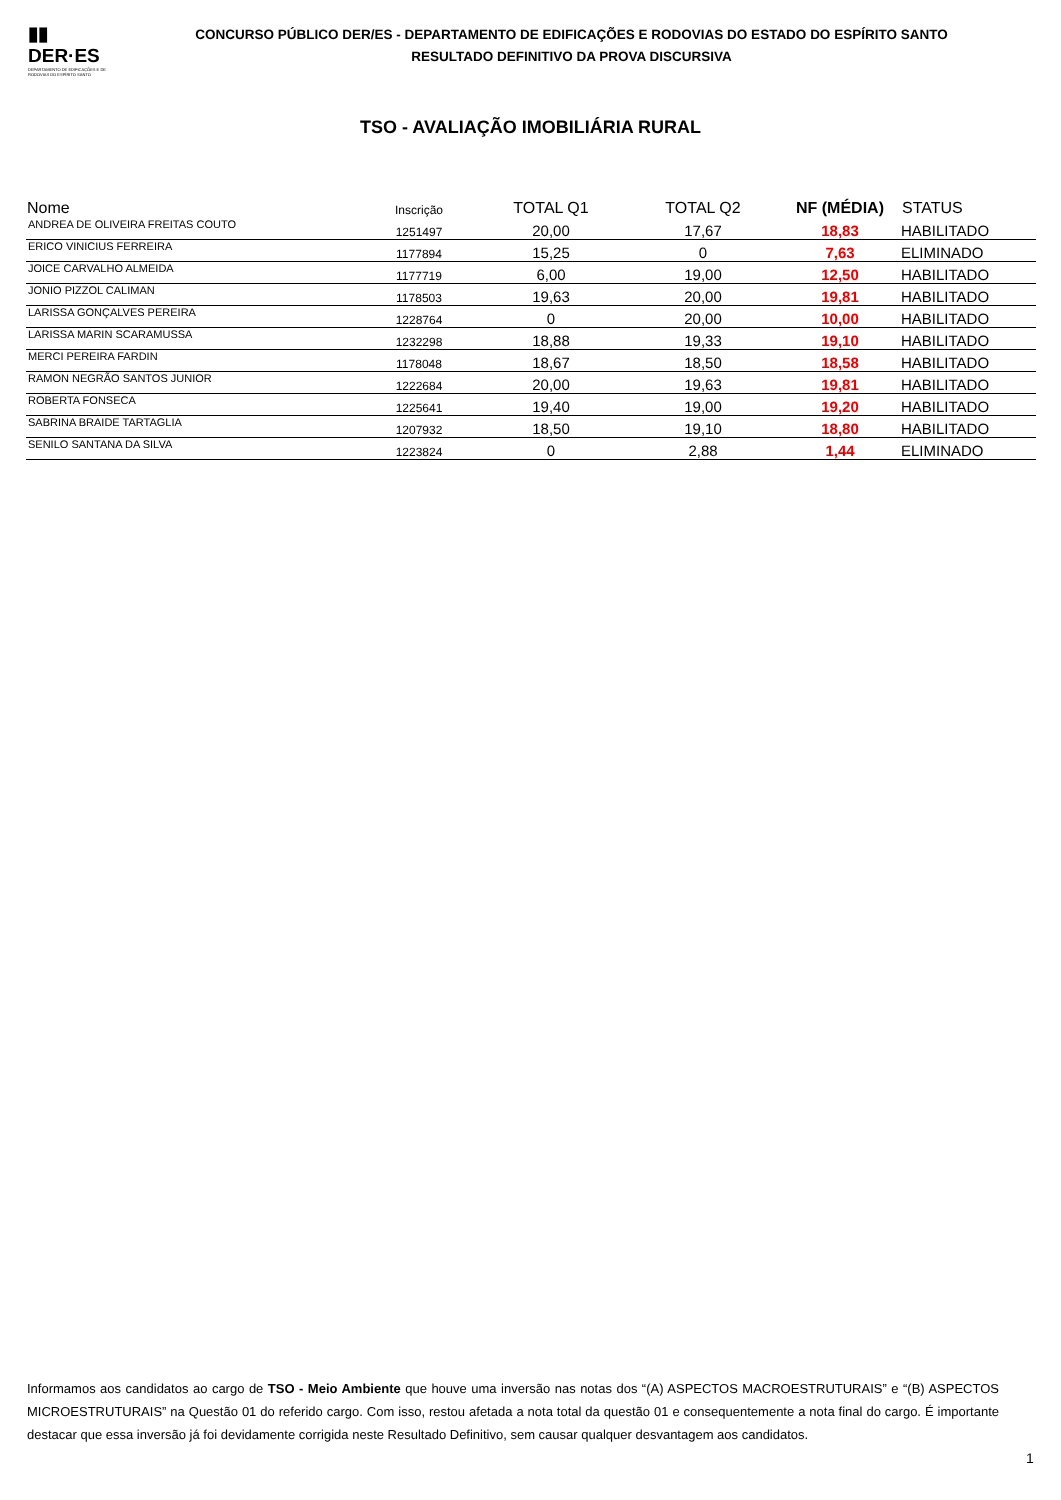▮▮
DER·ES
DEPARTAMENTO DE EDIFICAÇÕES E DE RODOVIAS DO ESPÍRITO SANTO
CONCURSO PÚBLICO DER/ES - DEPARTAMENTO DE EDIFICAÇÕES E RODOVIAS DO ESTADO DO ESPÍRITO SANTO
RESULTADO DEFINITIVO DA PROVA DISCURSIVA
TSO - AVALIAÇÃO IMOBILIÁRIA RURAL
| Nome | Inscrição | TOTAL Q1 | TOTAL Q2 | NF (MÉDIA) | STATUS |
| --- | --- | --- | --- | --- | --- |
| ANDREA DE OLIVEIRA FREITAS COUTO | 1251497 | 20,00 | 17,67 | 18,83 | HABILITADO |
| ERICO VINICIUS FERREIRA | 1177894 | 15,25 | 0 | 7,63 | ELIMINADO |
| JOICE CARVALHO ALMEIDA | 1177719 | 6,00 | 19,00 | 12,50 | HABILITADO |
| JONIO PIZZOL CALIMAN | 1178503 | 19,63 | 20,00 | 19,81 | HABILITADO |
| LARISSA GONÇALVES PEREIRA | 1228764 | 0 | 20,00 | 10,00 | HABILITADO |
| LARISSA MARIN SCARAMUSSA | 1232298 | 18,88 | 19,33 | 19,10 | HABILITADO |
| MERCI PEREIRA FARDIN | 1178048 | 18,67 | 18,50 | 18,58 | HABILITADO |
| RAMON NEGRÃO SANTOS JUNIOR | 1222684 | 20,00 | 19,63 | 19,81 | HABILITADO |
| ROBERTA FONSECA | 1225641 | 19,40 | 19,00 | 19,20 | HABILITADO |
| SABRINA BRAIDE TARTAGLIA | 1207932 | 18,50 | 19,10 | 18,80 | HABILITADO |
| SENILO SANTANA DA SILVA | 1223824 | 0 | 2,88 | 1,44 | ELIMINADO |
Informamos aos candidatos ao cargo de TSO - Meio Ambiente que houve uma inversão nas notas dos “(A) ASPECTOS MACROESTRUTURAIS” e “(B) ASPECTOS MICROESTRUTURAIS” na Questão 01 do referido cargo. Com isso, restou afetada a nota total da questão 01 e consequentemente a nota final do cargo. É importante destacar que essa inversão já foi devidamente corrigida neste Resultado Definitivo, sem causar qualquer desvantagem aos candidatos.
1